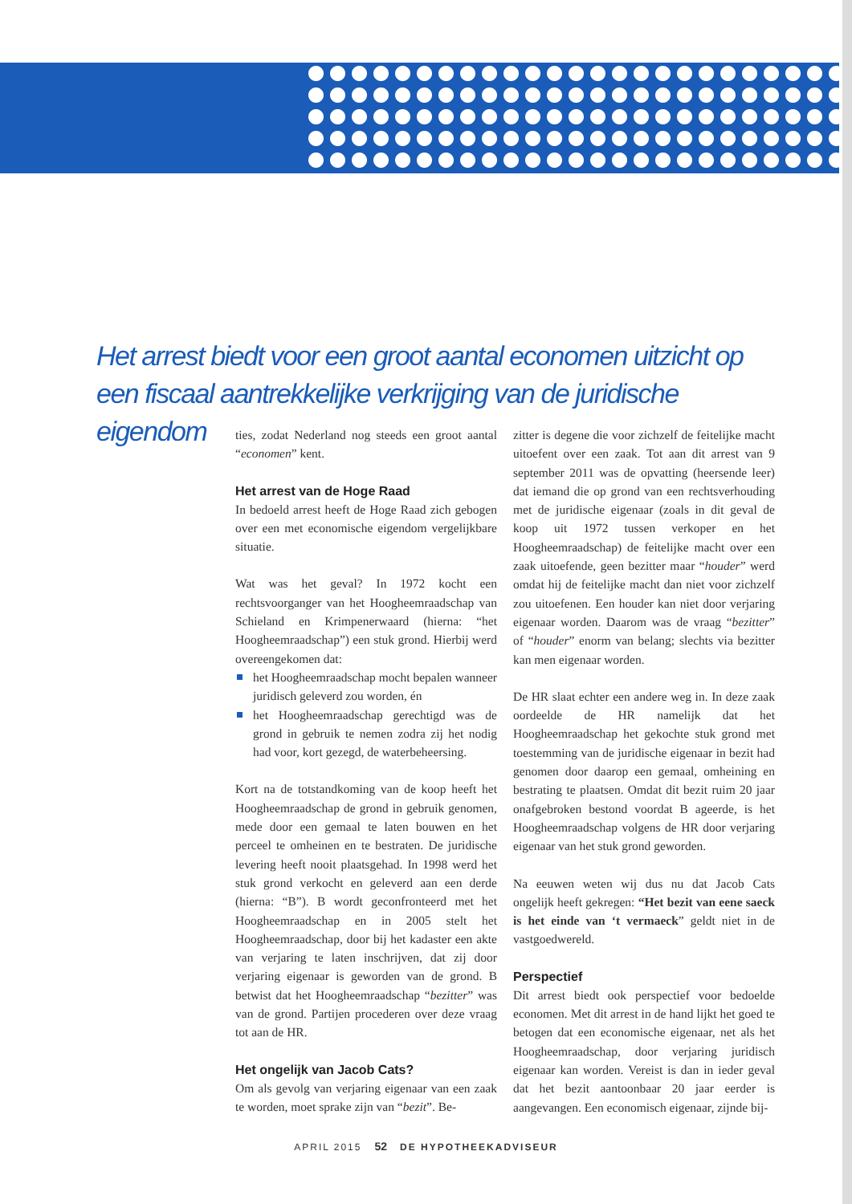Het arrest biedt voor een groot aantal economen uitzicht op een fiscaal aantrekkelijke verkrijging van de juridische eigendom
ties, zodat Nederland nog steeds een groot aantal “economen” kent.
Het arrest van de Hoge Raad
In bedoeld arrest heeft de Hoge Raad zich gebogen over een met economische eigendom vergelijkbare situatie.
Wat was het geval? In 1972 kocht een rechtsvoorganger van het Hoogheemraadschap van Schieland en Krimpenerwaard (hierna: “het Hoogheemraadschap”) een stuk grond. Hierbij werd overeengekomen dat:
het Hoogheemraadschap mocht bepalen wanneer juridisch geleverd zou worden, én
het Hoogheemraadschap gerechtigd was de grond in gebruik te nemen zodra zij het nodig had voor, kort gezegd, de waterbeheersing.
Kort na de totstandkoming van de koop heeft het Hoogheemraadschap de grond in gebruik genomen, mede door een gemaal te laten bouwen en het perceel te omheinen en te bestraten. De juridische levering heeft nooit plaatsgehad. In 1998 werd het stuk grond verkocht en geleverd aan een derde (hierna: “B”). B wordt geconfronteerd met het Hoogheemraadschap en in 2005 stelt het Hoogheemraadschap, door bij het kadaster een akte van verjaring te laten inschrijven, dat zij door verjaring eigenaar is geworden van de grond. B betwist dat het Hoogheemraadschap “bezitter” was van de grond. Partijen procederen over deze vraag tot aan de HR.
Het ongelijk van Jacob Cats?
Om als gevolg van verjaring eigenaar van een zaak te worden, moet sprake zijn van “bezit”. Be-
zitter is degene die voor zichzelf de feitelijke macht uitoefent over een zaak. Tot aan dit arrest van 9 september 2011 was de opvatting (heersende leer) dat iemand die op grond van een rechtsverhouding met de juridische eigenaar (zoals in dit geval de koop uit 1972 tussen verkoper en het Hoogheemraadschap) de feitelijke macht over een zaak uitoefende, geen bezitter maar “houder” werd omdat hij de feitelijke macht dan niet voor zichzelf zou uitoefenen. Een houder kan niet door verjaring eigenaar worden. Daarom was de vraag “bezitter” of “houder” enorm van belang; slechts via bezitter kan men eigenaar worden.
De HR slaat echter een andere weg in. In deze zaak oordeelde de HR namelijk dat het Hoogheemraadschap het gekochte stuk grond met toestemming van de juridische eigenaar in bezit had genomen door daarop een gemaal, omheining en bestrating te plaatsen. Omdat dit bezit ruim 20 jaar onafgebroken bestond voordat B ageerde, is het Hoogheemraadschap volgens de HR door verjaring eigenaar van het stuk grond geworden.
Na eeuwen weten wij dus nu dat Jacob Cats ongelijk heeft gekregen: “Het bezit van eene saeck is het einde van ‘t vermaeck” geldt niet in de vastgoedwereld.
Perspectief
Dit arrest biedt ook perspectief voor bedoelde economen. Met dit arrest in de hand lijkt het goed te betogen dat een economische eigenaar, net als het Hoogheemraadschap, door verjaring juridisch eigenaar kan worden. Vereist is dan in ieder geval dat het bezit aantoonbaar 20 jaar eerder is aangevangen. Een economisch eigenaar, zijnde bij-
APRIL 2015 52 DE HYPOTHEEKADVISEUR